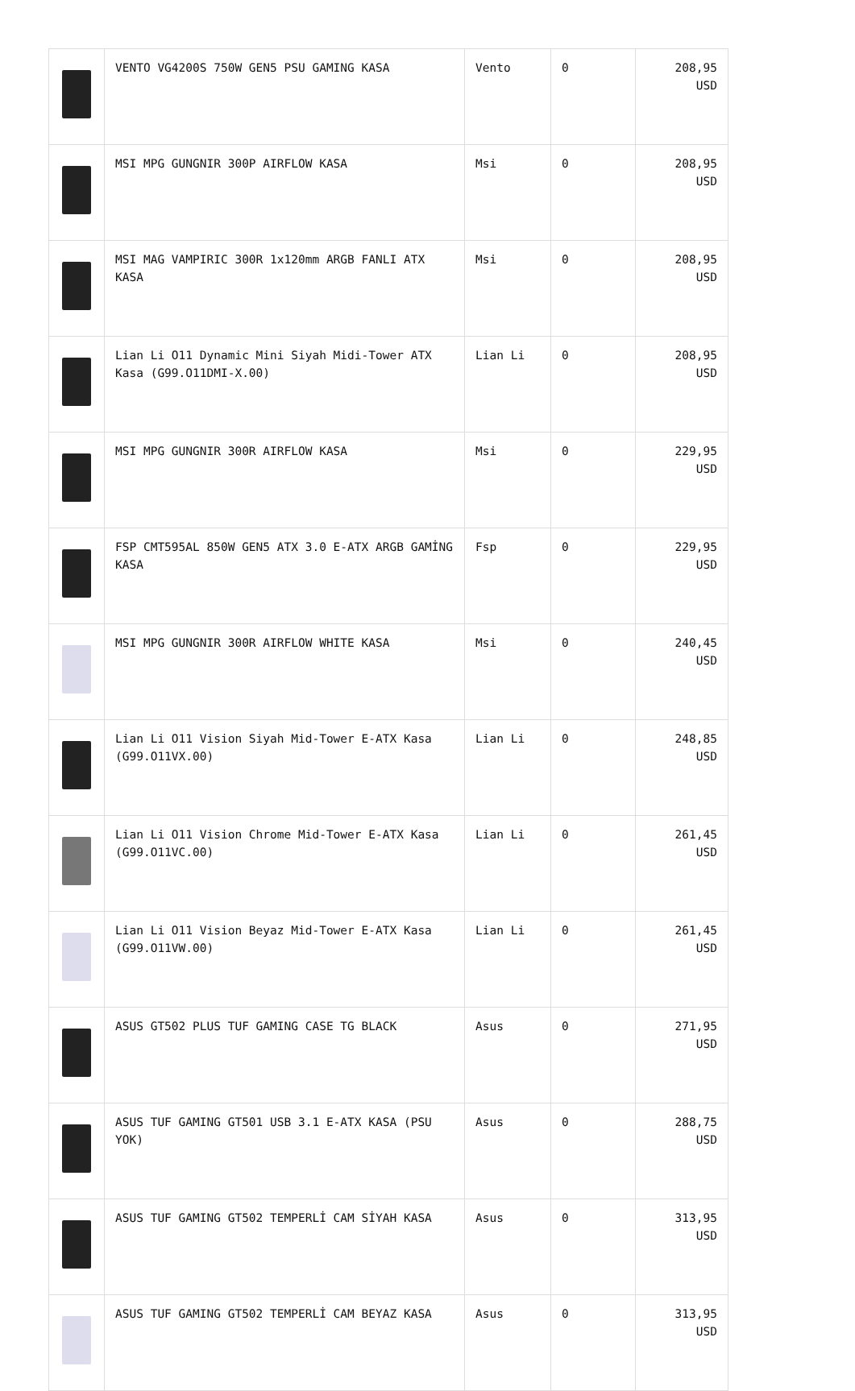| | VENTO VG4200S 750W GEN5 PSU GAMING KASA | Vento | 0 | 208,95 USD |
| | MSI MPG GUNGNIR 300P AIRFLOW KASA | Msi | 0 | 208,95 USD |
| | MSI MAG VAMPIRIC 300R 1x120mm ARGB FANLI ATX KASA | Msi | 0 | 208,95 USD |
| | Lian Li O11 Dynamic Mini Siyah Midi-Tower ATX Kasa (G99.O11DMI-X.00) | Lian Li | 0 | 208,95 USD |
| | MSI MPG GUNGNIR 300R AIRFLOW KASA | Msi | 0 | 229,95 USD |
| | FSP CMT595AL 850W GEN5 ATX 3.0 E-ATX ARGB GAMİNG KASA | Fsp | 0 | 229,95 USD |
| | MSI MPG GUNGNIR 300R AIRFLOW WHITE KASA | Msi | 0 | 240,45 USD |
| | Lian Li O11 Vision Siyah Mid-Tower E-ATX Kasa (G99.O11VX.00) | Lian Li | 0 | 248,85 USD |
| | Lian Li O11 Vision Chrome Mid-Tower E-ATX Kasa (G99.O11VC.00) | Lian Li | 0 | 261,45 USD |
| | Lian Li O11 Vision Beyaz Mid-Tower E-ATX Kasa (G99.O11VW.00) | Lian Li | 0 | 261,45 USD |
| | ASUS GT502 PLUS TUF GAMING CASE TG BLACK | Asus | 0 | 271,95 USD |
| | ASUS TUF GAMING GT501 USB 3.1 E-ATX KASA (PSU YOK) | Asus | 0 | 288,75 USD |
| | ASUS TUF GAMING GT502 TEMPERLİ CAM SİYAH KASA | Asus | 0 | 313,95 USD |
| | ASUS TUF GAMING GT502 TEMPERLİ CAM BEYAZ KASA | Asus | 0 | 313,95 USD |